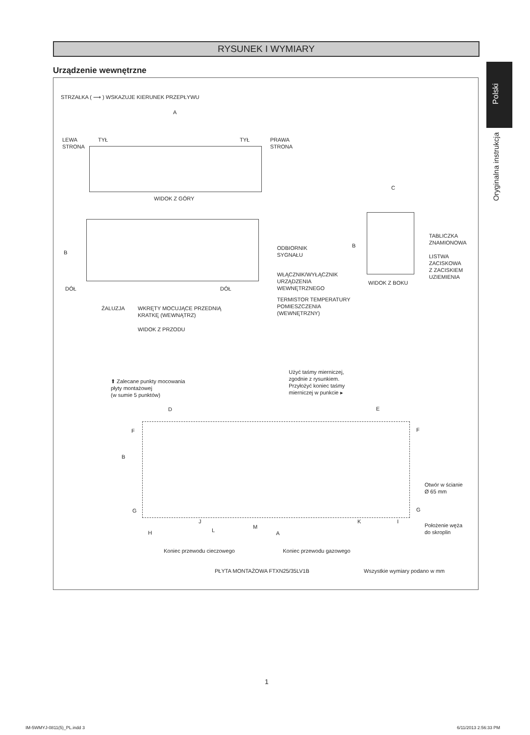RYSUNEK I WYMIARY
Urządzenie wewnętrzne
Polski
Oryginalna instrukcja
STRZAŁKA ( ⟶ ) WSKAZUJE KIERUNEK PRZEPŁYWU
A
LEWA
STRONA
TYŁ TYŁ
PRAWA
STRONA
WIDOK Z GÓRY
C
B
ODBIORNIK
SYGNAŁU
B
TABLICZKA
ZNAMIONOWA
LISTWA
ZACISKOWA
Z ZACISKIEM
UZIEMIENIA
WŁĄCZNIK/WYŁĄCZNIK
URZĄDZENIA
WEWNĘTRZNEGO
WIDOK Z BOKU
DÓŁ DÓŁ
TERMISTOR TEMPERATURY
POMIESZCZENIA
(WEWNĘTRZNY)
ŻALUZJA
WKRĘTY MOCUJĄCE PRZEDNIĄ
KRATKĘ (WEWNĄTRZ)
WIDOK Z PRZODU
Użyć taśmy mierniczej,
zgodnie z rysunkiem.
Przyłożyć koniec taśmy
mierniczej w punkcie ▸
⬆ Zalecane punkty mocowania
płyty montażowej
(w sumie 5 punktów)
D E
F F
B
Otwór w ścianie
Ø 65 mm
G G
J K I
H L
M
A
Położenie węża
do skroplin
Koniec przewodu cieczowego Koniec przewodu gazowego
PŁYTA MONTAŻOWA FTXN25/35LV1B Wszystkie wymiary podano w mm
1
IM-5WMYJ-0811(5)_PL.indd 3 6/11/2013 2:56:33 PM